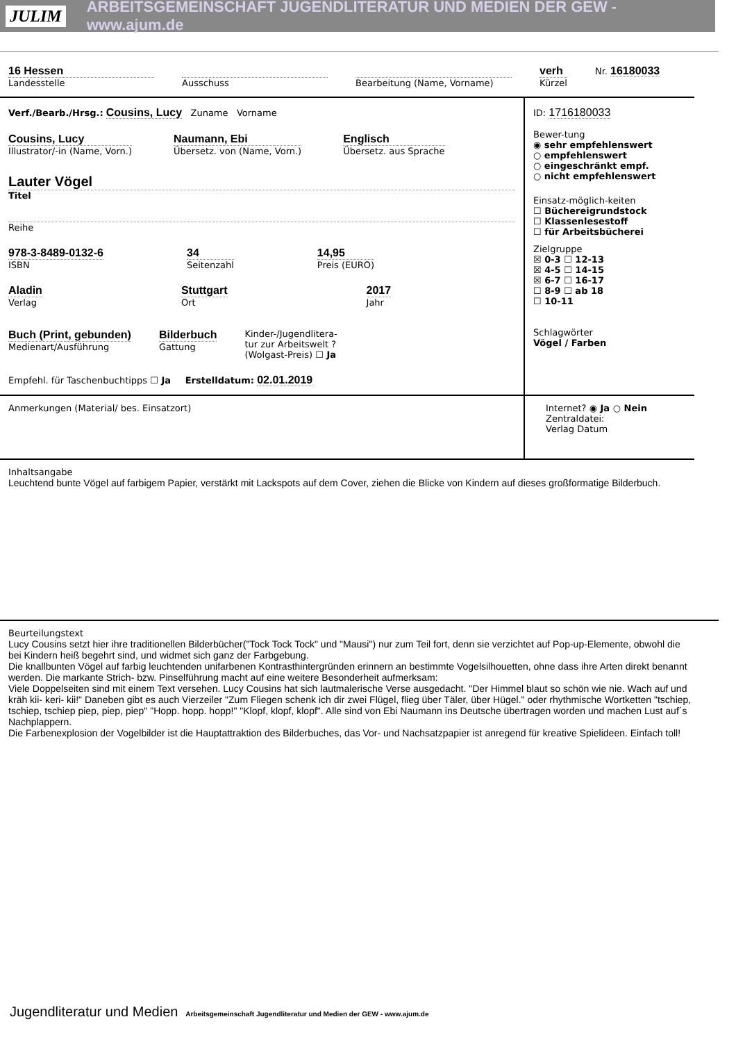JULIM ARBEITSGEMEINSCHAFT JUGENDLITERATUR UND MEDIEN DER GEW - www.ajum.de
16 Hessen
Landesstelle
Ausschuss Bearbeitung (Name, Vorname)
verh
Kürzel
Nr. 16180033
Verf./Bearb./Hrsg.: Cousins, Lucy Zuname Vorname
Cousins, Lucy
Illustrator/-in (Name, Vorn.)
Naumann, Ebi
Übersetz. von (Name, Vorn.)
Englisch
Übersetz. aus Sprache
Lauter Vögel
Titel
Reihe
978-3-8489-0132-6
ISBN
34
Seitenzahl
14,95
Preis (EURO)
Aladin
Verlag
Stuttgart
Ort
2017
Jahr
Buch (Print, gebunden)
Medienart/Ausführung
Bilderbuch
Gattung
Kinder-/Jugendlitera-
tur zur Arbeitswelt ?
(Wolgast-Preis) ☐ Ja
Empfehl. für Taschenbuchtipps ☐ Ja Erstelldatum: 02.01.2019
ID: 1716180033
Bewer-tung
◉ sehr empfehlenswert
○ empfehlenswert
○ eingeschränkt empf.
○ nicht empfehlenswert
Einsatz-möglich-keiten
☐ Büchereigrundstock
☐ Klassenlesestoff
☐ für Arbeitsbücherei
Zielgruppe
☒ 0-3 ☐ 12-13
☒ 4-5 ☐ 14-15
☒ 6-7 ☐ 16-17
☐ 8-9 ☐ ab 18
☐ 10-11
Schlagwörter
Vögel / Farben
Anmerkungen (Material/ bes. Einsatzort)
Internet? ◉ Ja ○ Nein
Zentraldatei:
Verlag Datum
Inhaltsangabe
Leuchtend bunte Vögel auf farbigem Papier, verstärkt mit Lackspots auf dem Cover, ziehen die Blicke von Kindern auf dieses großformatige Bilderbuch.
Beurteilungstext
Lucy Cousins setzt hier ihre traditionellen Bilderbücher("Tock Tock Tock" und "Mausi") nur zum Teil fort, denn sie verzichtet auf Pop-up-Elemente, obwohl die bei Kindern heiß begehrt sind, und widmet sich ganz der Farbgebung.
Die knallbunten Vögel auf farbig leuchtenden unifarbenen Kontrasthintergründen erinnern an bestimmte Vogelsilhouetten, ohne dass ihre Arten direkt benannt werden. Die markante Strich- bzw. Pinselführung macht auf eine weitere Besonderheit aufmerksam:
Viele Doppelseiten sind mit einem Text versehen. Lucy Cousins hat sich lautmalerische Verse ausgedacht. "Der Himmel blaut so schön wie nie. Wach auf und kräh kii- keri- kii!" Daneben gibt es auch Vierzeiler "Zum Fliegen schenk ich dir zwei Flügel, flieg über Täler, über Hügel." oder rhythmische Wortketten "tschiep, tschiep, tschiep piep, piep, piep" "Hopp. hopp. hopp!" "Klopf, klopf, klopf". Alle sind von Ebi Naumann ins Deutsche übertragen worden und machen Lust auf´s Nachplappern.
Die Farbenexplosion der Vogelbilder ist die Hauptattraktion des Bilderbuches, das Vor- und Nachsatzpapier ist anregend für kreative Spielideen. Einfach toll!
Jugendliteratur und Medien Arbeitsgemeinschaft Jugendliteratur und Medien der GEW - www.ajum.de